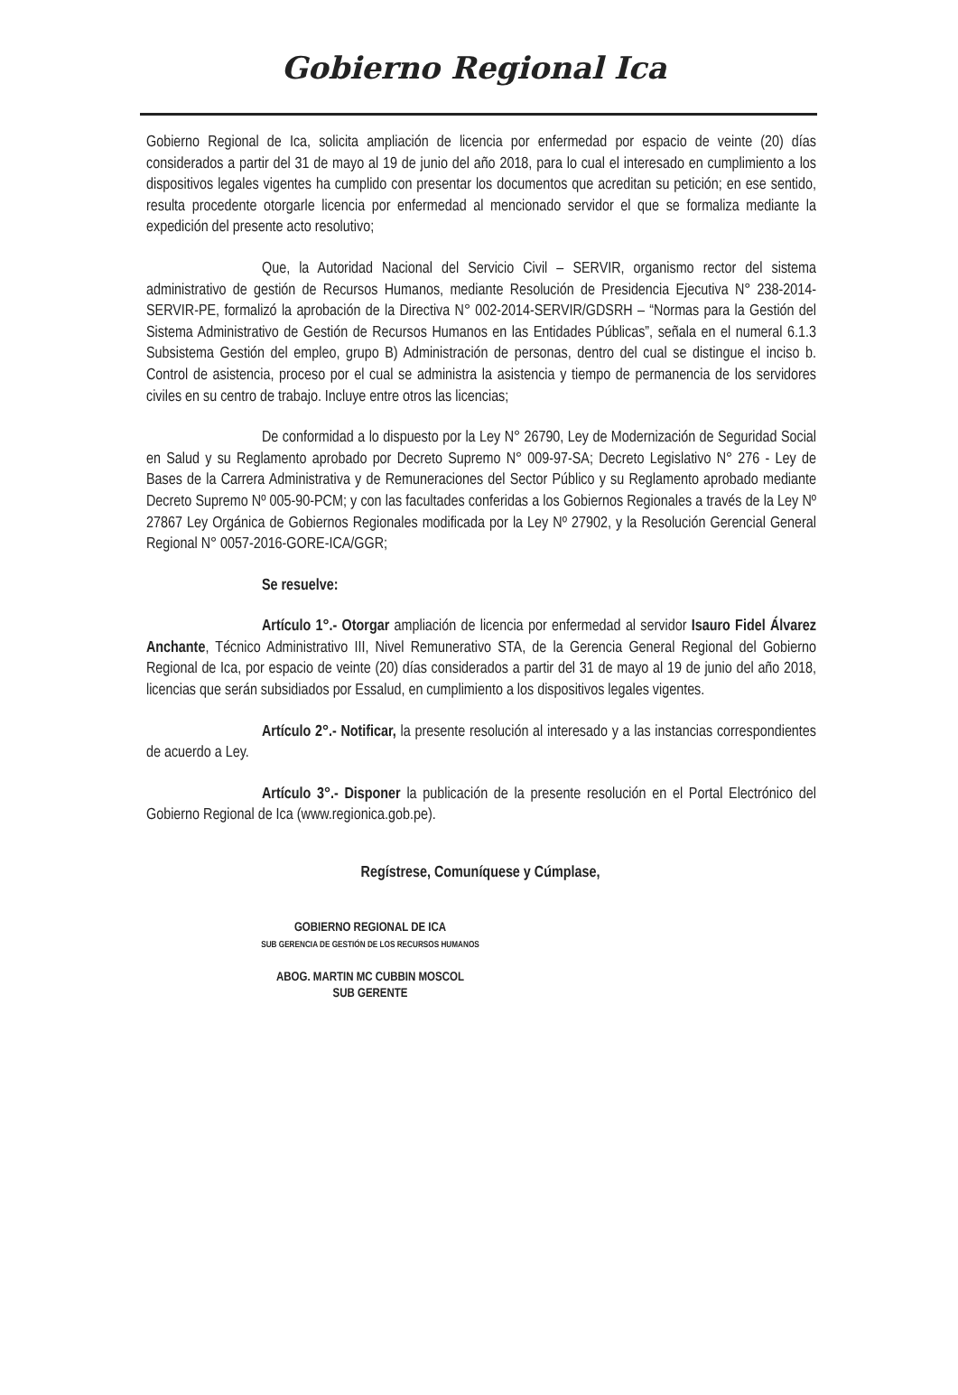Gobierno Regional Ica
Gobierno Regional de Ica, solicita ampliación de licencia por enfermedad por espacio de veinte (20) días considerados a partir del 31 de mayo al 19 de junio del año 2018, para lo cual el interesado en cumplimiento a los dispositivos legales vigentes ha cumplido con presentar los documentos que acreditan su petición; en ese sentido, resulta procedente otorgarle licencia por enfermedad al mencionado servidor el que se formaliza mediante la expedición del presente acto resolutivo;
Que, la Autoridad Nacional del Servicio Civil – SERVIR, organismo rector del sistema administrativo de gestión de Recursos Humanos, mediante Resolución de Presidencia Ejecutiva N° 238-2014-SERVIR-PE, formalizó la aprobación de la Directiva N° 002-2014-SERVIR/GDSRH – “Normas para la Gestión del Sistema Administrativo de Gestión de Recursos Humanos en las Entidades Públicas”, señala en el numeral 6.1.3 Subsistema Gestión del empleo, grupo B) Administración de personas, dentro del cual se distingue el inciso b. Control de asistencia, proceso por el cual se administra la asistencia y tiempo de permanencia de los servidores civiles en su centro de trabajo. Incluye entre otros las licencias;
De conformidad a lo dispuesto por la Ley N° 26790, Ley de Modernización de Seguridad Social en Salud y su Reglamento aprobado por Decreto Supremo N° 009-97-SA; Decreto Legislativo N° 276 - Ley de Bases de la Carrera Administrativa y de Remuneraciones del Sector Público y su Reglamento aprobado mediante Decreto Supremo Nº 005-90-PCM; y con las facultades conferidas a los Gobiernos Regionales a través de la Ley Nº 27867 Ley Orgánica de Gobiernos Regionales modificada por la Ley Nº 27902, y la Resolución Gerencial General Regional N° 0057-2016-GORE-ICA/GGR;
Se resuelve:
Artículo 1°.- Otorgar ampliación de licencia por enfermedad al servidor Isauro Fidel Álvarez Anchante, Técnico Administrativo III, Nivel Remunerativo STA, de la Gerencia General Regional del Gobierno Regional de Ica, por espacio de veinte (20) días considerados a partir del 31 de mayo al 19 de junio del año 2018, licencias que serán subsidiados por Essalud, en cumplimiento a los dispositivos legales vigentes.
Artículo 2°.- Notificar, la presente resolución al interesado y a las instancias correspondientes de acuerdo a Ley.
Artículo 3°.- Disponer la publicación de la presente resolución en el Portal Electrónico del Gobierno Regional de Ica (www.regionica.gob.pe).
Regístrese, Comuníquese y Cúmplase,
GOBIERNO REGIONAL DE ICA
SUB GERENCIA DE GESTIÓN DE LOS RECURSOS HUMANOS
ABOG. MARTIN MC CUBBIN MOSCOL
SUB GERENTE